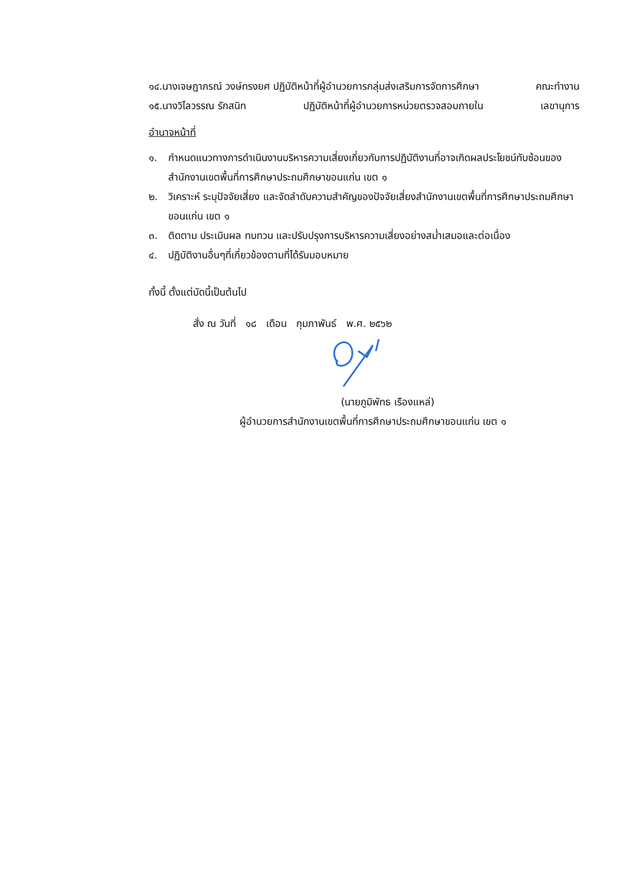๑๔.นางเจษฎาภรณ์ วงษ์ทรงยศ ปฏิบัติหน้าที่ผู้อำนวยการกลุ่มส่งเสริมการจัดการศึกษา คณะทำงาน
๑๕.นางวิไลวรรณ รักสนิท ปฏิบัติหน้าที่ผู้อำนวยการหน่วยตรวจสอบภายใน เลขานุการ
อำนาจหน้าที่
๑. กำหนดแนวทางการดำเนินงานบริหารความเสี่ยงเกี่ยวกับการปฏิบัติงานที่อาจเกิดผลประโยชน์ทับซ้อนของสำนักงานเขตพื้นที่การศึกษาประถมศึกษาขอนแก่น เขต ๑
๒. วิเคราะห์ ระบุปัจจัยเสี่ยง และจัดลำดับความสำคัญของปัจจัยเสี่ยงสำนักงานเขตพื้นที่การศึกษาประถมศึกษาขอนแก่น เขต ๑
๓. ติดตาม ประเมินผล ทบทวน และปรับปรุงการบริหารความเสี่ยงอย่างสม่ำเสมอและต่อเนื่อง
๔. ปฏิบัติงานอื่นๆที่เกี่ยวข้องตามที่ได้รับมอบหมาย
ทั้งนี้ ตั้งแต่บัดนี้เป็นต้นไป
สั่ง ณ วันที่ ๑๘ เดือน กุมภาพันธ์ พ.ศ. ๒๕๖๒
(นายภูมิพัทธ เรืองแหล่)
ผู้อำนวยการสำนักงานเขตพื้นที่การศึกษาประถมศึกษาขอนแก่น เขต ๑